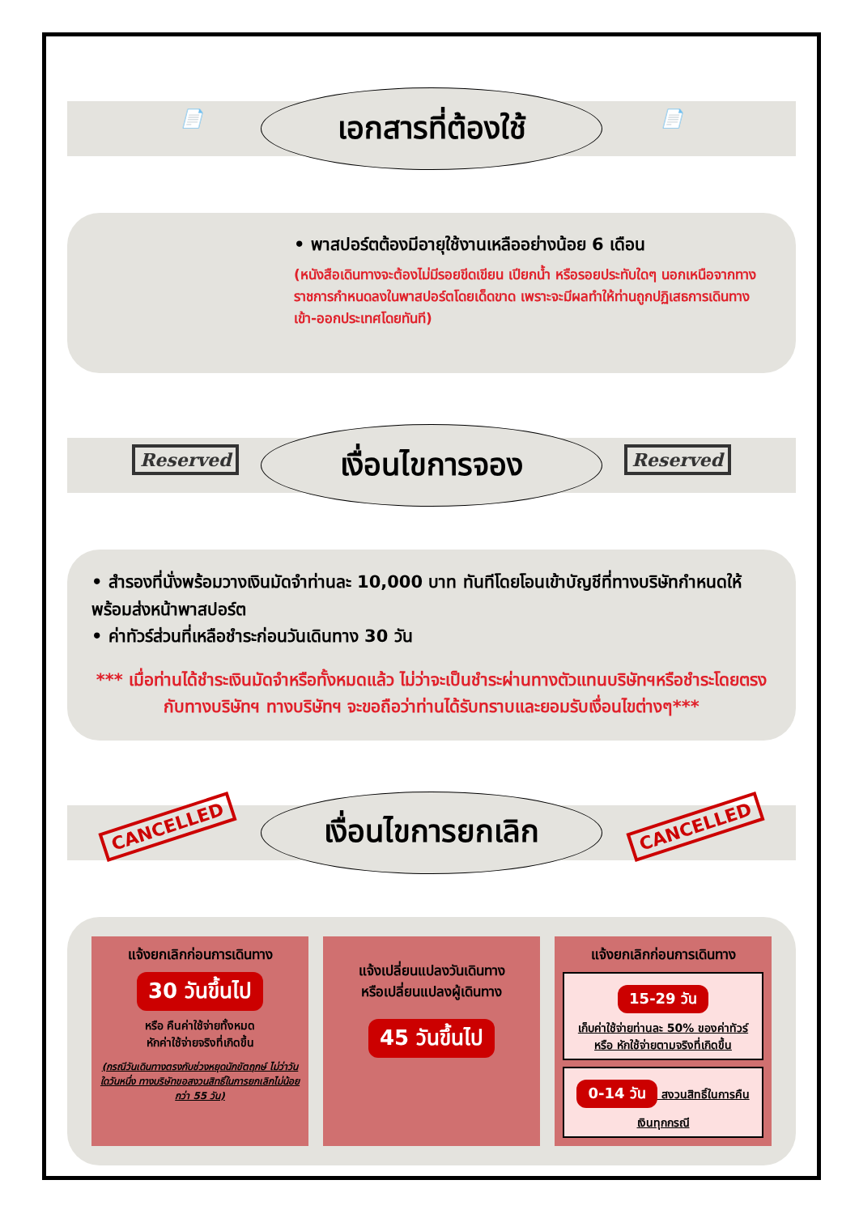📄
เอกสารที่ต้องใช้
📄
• พาสปอร์ตต้องมีอายุใช้งานเหลืออย่างน้อย 6 เดือน
(หนังสือเดินทางจะต้องไม่มีรอยขีดเขียน เปียกน้ำ หรือรอยประทับใดๆ นอกเหนือจากทางราชการกำหนดลงในพาสปอร์ตโดยเด็ดขาด เพราะจะมีผลทำให้ท่านถูกปฏิเสธการเดินทางเข้า-ออกประเทศโดยทันที)
Reserved
เงื่อนไขการจอง
Reserved
• สำรองที่นั่งพร้อมวางเงินมัดจำท่านละ 10,000 บาท ทันทีโดยโอนเข้าบัญชีที่ทางบริษัทกำหนดให้ พร้อมส่งหน้าพาสปอร์ต
• ค่าทัวร์ส่วนที่เหลือชำระก่อนวันเดินทาง 30 วัน
*** เมื่อท่านได้ชำระเงินมัดจำหรือทั้งหมดแล้ว ไม่ว่าจะเป็นชำระผ่านทางตัวแทนบริษัทฯหรือชำระโดยตรงกับทางบริษัทฯ ทางบริษัทฯ จะขอถือว่าท่านได้รับทราบและยอมรับเงื่อนไขต่างๆ***
CANCELLED
เงื่อนไขการยกเลิก
CANCELLED
แจ้งยกเลิกก่อนการเดินทาง
30 วันขึ้นไป
หรือ คืนค่าใช้จ่ายทั้งหมด
หักค่าใช้จ่ายจริงที่เกิดขึ้น
(กรณีวันเดินทางตรงกับช่วงหยุดนักขัตฤกษ์ ไม่ว่าวันใดวันหนึ่ง ทางบริษัทขอสงวนสิทธิ์ในการยกเลิกไม่น้อยกว่า 55 วัน)
แจ้งเปลี่ยนแปลงวันเดินทาง
หรือเปลี่ยนแปลงผู้เดินทาง
45 วันขึ้นไป
แจ้งยกเลิกก่อนการเดินทาง
15-29 วัน
เก็บค่าใช้จ่ายท่านละ 50% ของค่าทัวร์ หรือ หักใช้จ่ายตามจริงที่เกิดขึ้น
0-14 วัน สงวนสิทธิ์ในการคืนเงินทุกกรณี